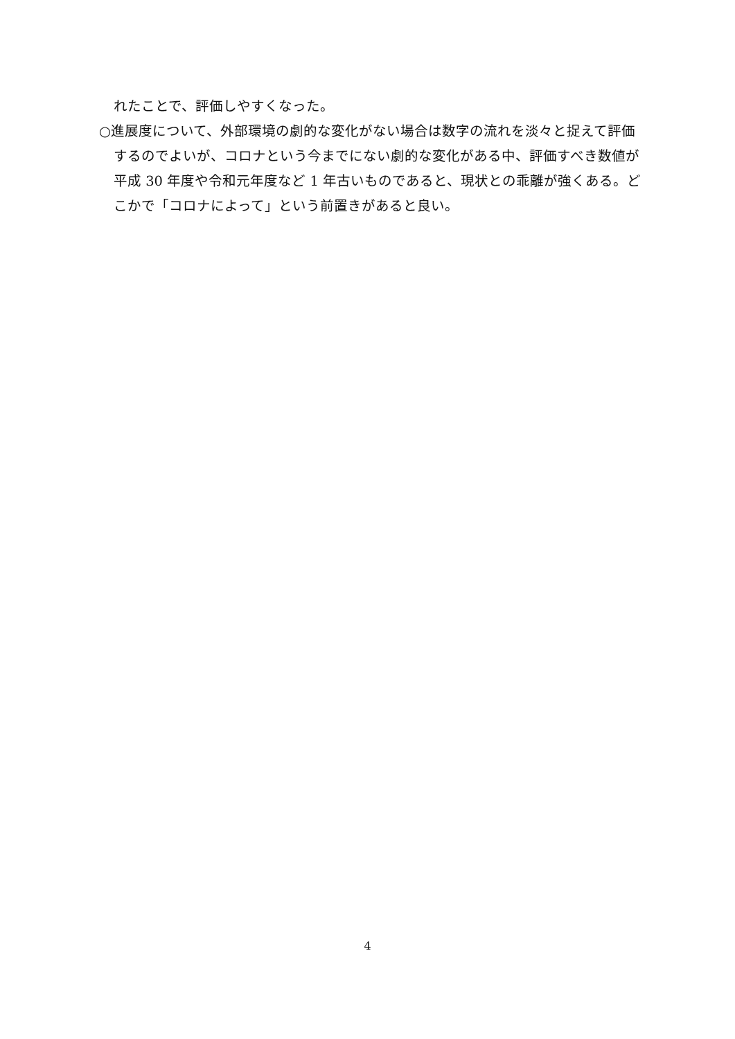れたことで、評価しやすくなった。
○進展度について、外部環境の劇的な変化がない場合は数字の流れを淡々と捉えて評価するのでよいが、コロナという今までにない劇的な変化がある中、評価すべき数値が平成 30 年度や令和元年度など 1 年古いものであると、現状との乖離が強くある。どこかで「コロナによって」という前置きがあると良い。
4